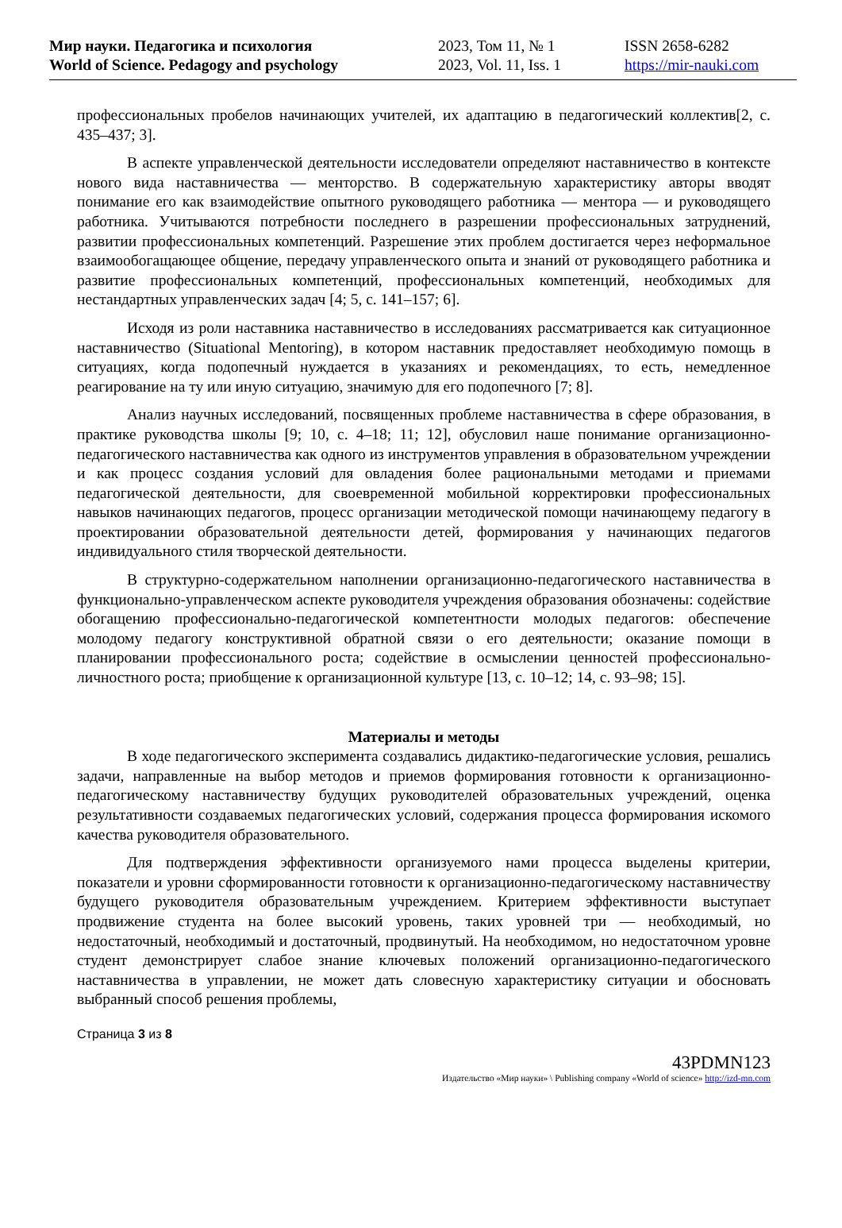Мир науки. Педагогика и психология
World of Science. Pedagogy and psychology
2023, Том 11, № 1
2023, Vol. 11, Iss. 1
ISSN 2658-6282
https://mir-nauki.com
профессиональных пробелов начинающих учителей, их адаптацию в педагогический коллектив[2, с. 435–437; 3].
В аспекте управленческой деятельности исследователи определяют наставничество в контексте нового вида наставничества — менторство. В содержательную характеристику авторы вводят понимание его как взаимодействие опытного руководящего работника — ментора — и руководящего работника. Учитываются потребности последнего в разрешении профессиональных затруднений, развитии профессиональных компетенций. Разрешение этих проблем достигается через неформальное взаимообогащающее общение, передачу управленческого опыта и знаний от руководящего работника и развитие профессиональных компетенций, профессиональных компетенций, необходимых для нестандартных управленческих задач [4; 5, с. 141–157; 6].
Исходя из роли наставника наставничество в исследованиях рассматривается как ситуационное наставничество (Situational Mentoring), в котором наставник предоставляет необходимую помощь в ситуациях, когда подопечный нуждается в указаниях и рекомендациях, то есть, немедленное реагирование на ту или иную ситуацию, значимую для его подопечного [7; 8].
Анализ научных исследований, посвященных проблеме наставничества в сфере образования, в практике руководства школы [9; 10, с. 4–18; 11; 12], обусловил наше понимание организационно-педагогического наставничества как одного из инструментов управления в образовательном учреждении и как процесс создания условий для овладения более рациональными методами и приемами педагогической деятельности, для своевременной мобильной корректировки профессиональных навыков начинающих педагогов, процесс организации методической помощи начинающему педагогу в проектировании образовательной деятельности детей, формирования у начинающих педагогов индивидуального стиля творческой деятельности.
В структурно-содержательном наполнении организационно-педагогического наставничества в функционально-управленческом аспекте руководителя учреждения образования обозначены: содействие обогащению профессионально-педагогической компетентности молодых педагогов: обеспечение молодому педагогу конструктивной обратной связи о его деятельности; оказание помощи в планировании профессионального роста; содействие в осмыслении ценностей профессионально-личностного роста; приобщение к организационной культуре [13, с. 10–12; 14, с. 93–98; 15].
Материалы и методы
В ходе педагогического эксперимента создавались дидактико-педагогические условия, решались задачи, направленные на выбор методов и приемов формирования готовности к организационно-педагогическому наставничеству будущих руководителей образовательных учреждений, оценка результативности создаваемых педагогических условий, содержания процесса формирования искомого качества руководителя образовательного.
Для подтверждения эффективности организуемого нами процесса выделены критерии, показатели и уровни сформированности готовности к организационно-педагогическому наставничеству будущего руководителя образовательным учреждением. Критерием эффективности выступает продвижение студента на более высокий уровень, таких уровней три — необходимый, но недостаточный, необходимый и достаточный, продвинутый. На необходимом, но недостаточном уровне студент демонстрирует слабое знание ключевых положений организационно-педагогического наставничества в управлении, не может дать словесную характеристику ситуации и обосновать выбранный способ решения проблемы,
Страница 3 из 8
43PDMN123
Издательство «Мир науки» \ Publishing company «World of science» http://izd-mn.com